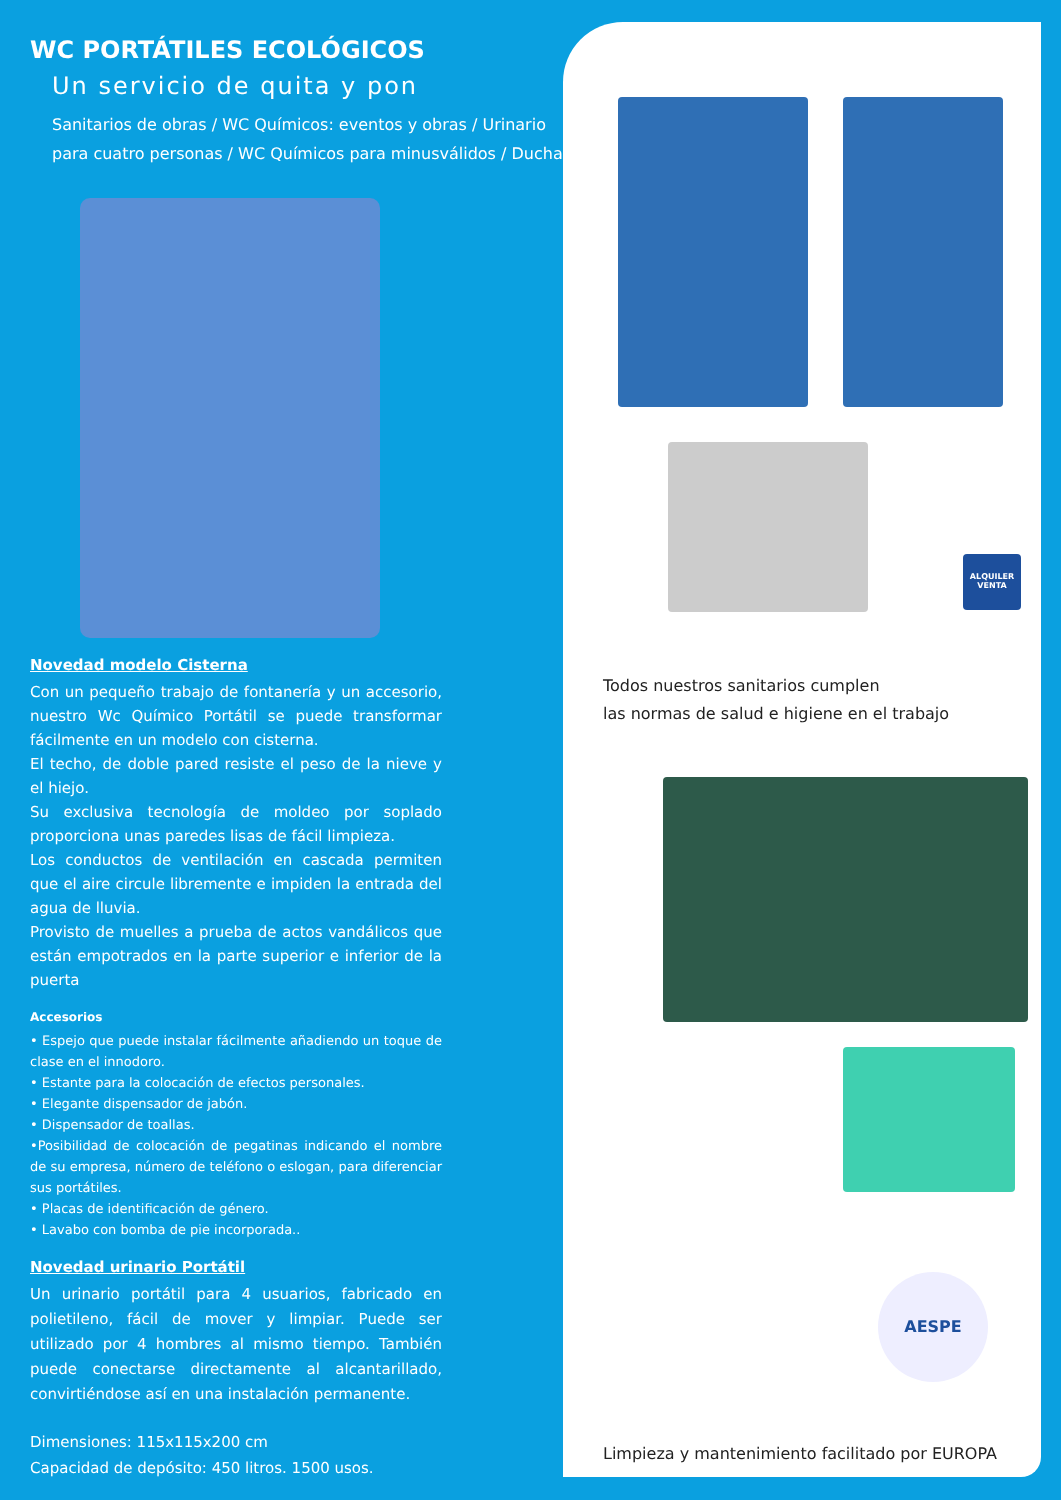WC PORTÁTILES ECOLÓGICOS
Un servicio de quita y pon
Sanitarios de obras / WC Químicos: eventos y obras / Urinario para cuatro personas / WC Químicos para minusválidos / Duchas
Novedad modelo Cisterna
Con un pequeño trabajo de fontanería y un accesorio, nuestro Wc Químico Portátil se puede transformar fácilmente en un modelo con cisterna.
El techo, de doble pared resiste el peso de la nieve y el hiejo.
Su exclusiva tecnología de moldeo por soplado proporciona unas paredes lisas de fácil limpieza.
Los conductos de ventilación en cascada permiten que el aire circule libremente e impiden la entrada del agua de lluvia.
Provisto de muelles a prueba de actos vandálicos que están empotrados en la parte superior e inferior de la puerta
Accesorios
• Espejo que puede instalar fácilmente añadiendo un toque de clase en el innodoro.
• Estante para la colocación de efectos personales.
• Elegante dispensador de jabón.
• Dispensador de toallas.
•Posibilidad de colocación de pegatinas indicando el nombre de su empresa, número de teléfono o eslogan, para diferenciar sus portátiles.
• Placas de identificación de género.
• Lavabo con bomba de pie incorporada..
Novedad urinario Portátil
Un urinario portátil para 4 usuarios, fabricado en polietileno, fácil de mover y limpiar. Puede ser utilizado por 4 hombres al mismo tiempo. También puede conectarse directamente al alcantarillado, convirtiéndose así en una instalación permanente.
Dimensiones: 115x115x200 cm
Capacidad de depósito: 450 litros. 1500 usos.
ALQUILER
VENTA
Todos nuestros sanitarios cumplen
las normas de salud e higiene en el trabajo
AESPE
Limpieza y mantenimiento facilitado por EUROPA